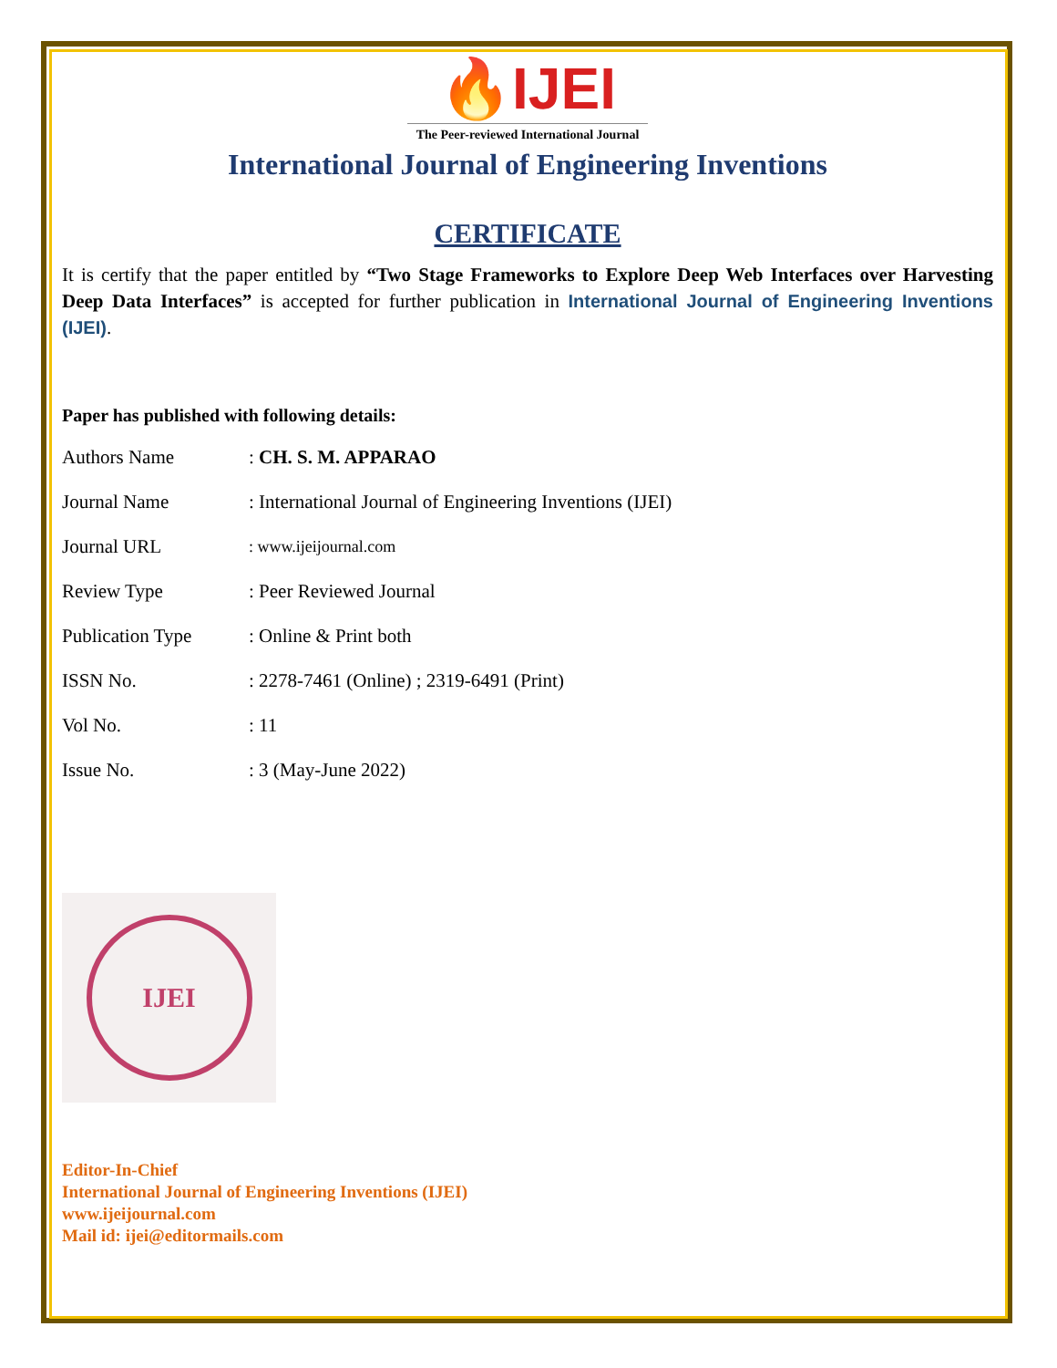🔥IJEI
The Peer-reviewed International Journal
International Journal of Engineering Inventions
CERTIFICATE
It is certify that the paper entitled by “Two Stage Frameworks to Explore Deep Web Interfaces over Harvesting Deep Data Interfaces” is accepted for further publication in International Journal of Engineering Inventions (IJEI).
Paper has published with following details:
| Authors Name | : CH. S. M. APPARAO |
| Journal Name | : International Journal of Engineering Inventions (IJEI) |
| Journal URL | : www.ijeijournal.com |
| Review Type | : Peer Reviewed Journal |
| Publication Type | : Online & Print both |
| ISSN No. | : 2278-7461 (Online) ; 2319-6491 (Print) |
| Vol No. | : 11 |
| Issue No. | : 3 (May-June 2022) |
IJEI
Editor-In-Chief
International Journal of Engineering Inventions (IJEI)
www.ijeijournal.com
Mail id: ijei@editormails.com